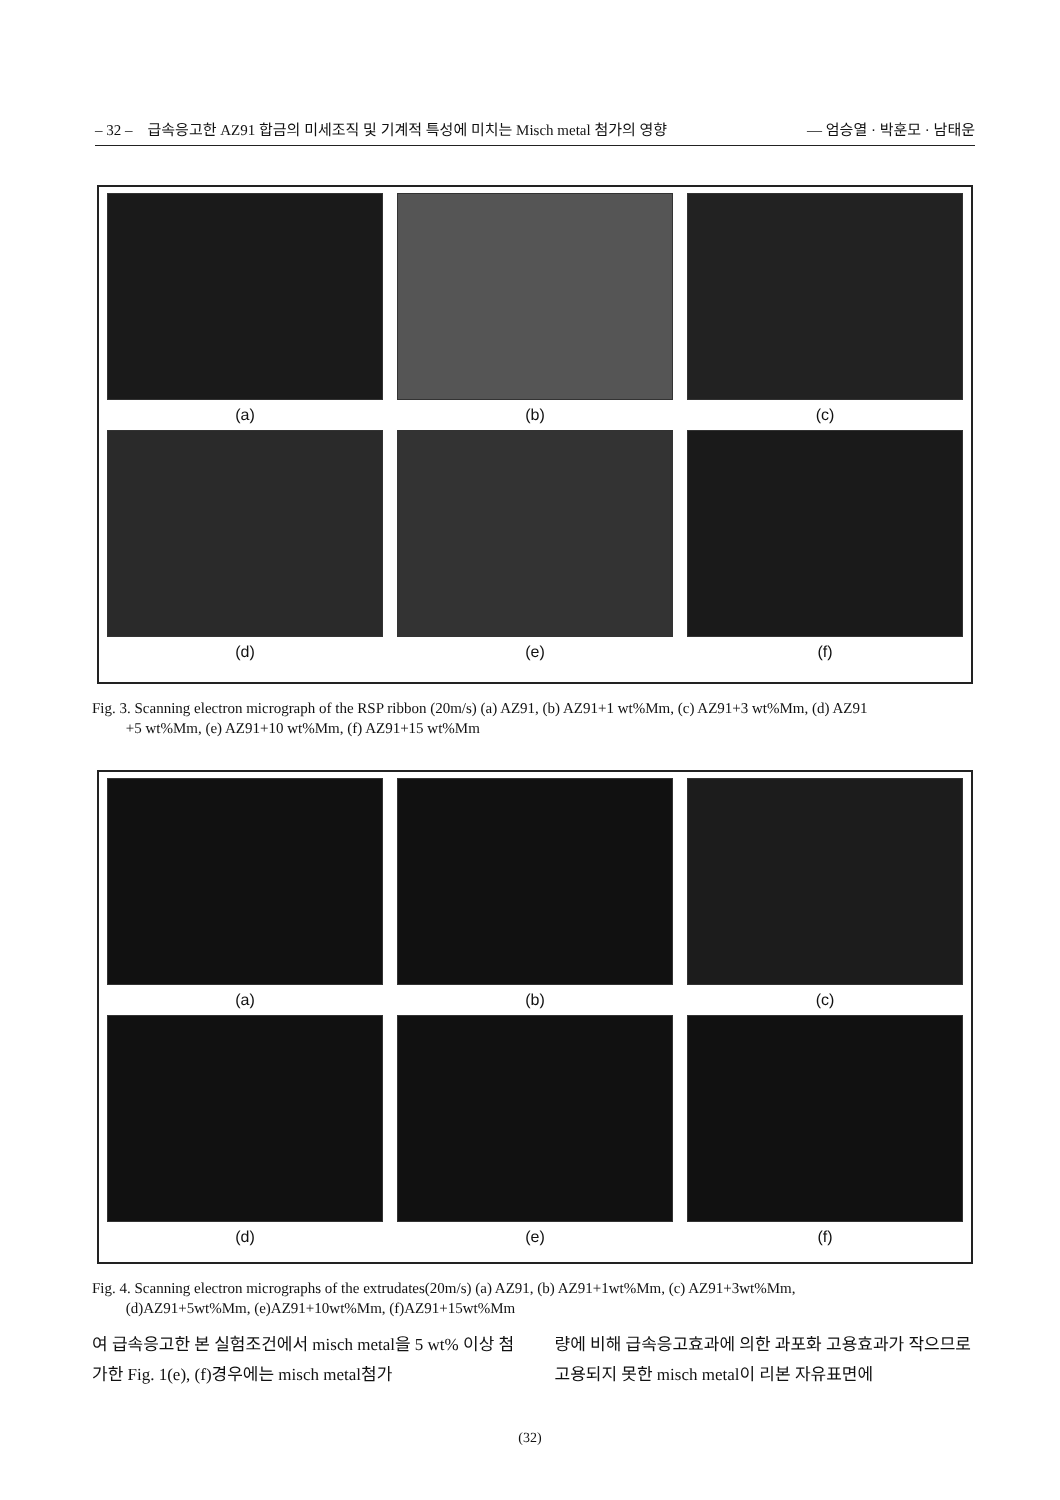– 32 – 급속응고한 AZ91 합금의 미세조직 및 기계적 특성에 미치는 Misch metal 첨가의 영향 — 엄승열 · 박훈모 · 남태운
(a)
(b)
(c)
(d)
(e)
(f)
Fig. 3. Scanning electron micrograph of the RSP ribbon (20m/s) (a) AZ91, (b) AZ91+1 wt%Mm, (c) AZ91+3 wt%Mm, (d) AZ91
+5 wt%Mm, (e) AZ91+10 wt%Mm, (f) AZ91+15 wt%Mm
(a)
(b)
(c)
(d)
(e)
(f)
Fig. 4. Scanning electron micrographs of the extrudates(20m/s) (a) AZ91, (b) AZ91+1wt%Mm, (c) AZ91+3wt%Mm,
(d)AZ91+5wt%Mm, (e)AZ91+10wt%Mm, (f)AZ91+15wt%Mm
여 급속응고한 본 실험조건에서 misch metal을 5 wt% 이상 첨가한 Fig. 1(e), (f)경우에는 misch metal첨가
량에 비해 급속응고효과에 의한 과포화 고용효과가 작으므로 고용되지 못한 misch metal이 리본 자유표면에
(32)